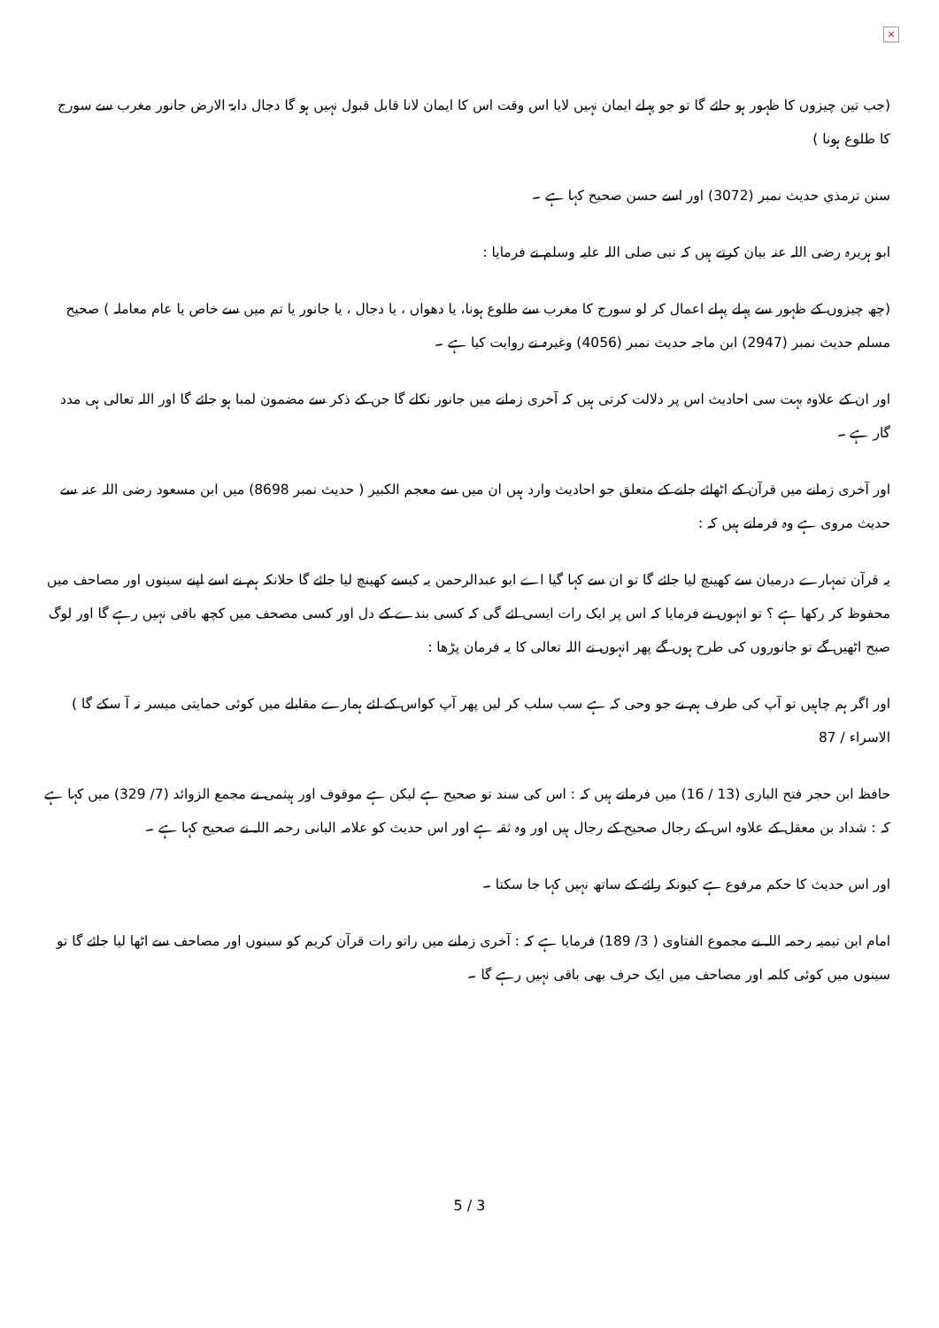×
(جب تین چیزوں کا ظہور ہو جائے گا تو جو پہلے ایمان نہیں لایا اس وقت اس کا ایمان لانا قابل قبول نہیں ہو گا دجال دابۃ الارض جانور مغرب سے سورج کا طلوع ہونا )
سنن ترمذي حديث نمبر (3072) اور اسے حسن صحیح کہا ہے ۔
ابو ہریرہ رضی اللہ عنہ بیان کرتے ہیں کہ نبی صلی اللہ علیہ وسلم نے فرمایا :
(چھ چیزوں کے ظہور سے پہلے پہلے اعمال کر لو سورج کا مغرب سے طلوع ہونا، یا دھواں ، یا دجال ، یا جانور یا تم میں سے خاص یا عام معاملہ ) صحیح مسلم حدیث نمبر (2947) ابن ماجہ حدیث نمبر (4056) وغیرہ نے روایت کیا ہے ۔
اور ان کے علاوہ بہت سی احادیث اس پر دلالت کرتی ہیں کہ آخری زمانے میں جانور نکلے گا جن کے ذکر سے مضمون لمبا ہو جائے گا اور اللہ تعالی ہی مدد گار ہے ۔
اور آخری زمانے میں قرآن کے اٹھائے جانے کے متعلق جو احادیث وارد ہیں ان میں سے معجم الکبیر ( حدیث نمبر 8698) میں ابن مسعود رضی اللہ عنہ سے حدیث مروی ہے وہ فرماتے ہیں کہ :
یہ قرآن تمہارے درمیان سے کھینچ لیا جائے گا تو ان سے کہا گیا اے ابو عبدالرحمن یہ کیسے کھینچ لیا جائے گا حلانکہ ہم نے اسے اپنے سینوں اور مصاحف میں محفوظ کر رکھا ہے ؟ تو انہوں نے فرمایا کہ اس پر ایک رات ایسی ائے گی کہ کسی بندے کے دل اور کسی مصحف میں کچھ باقی نہیں رہے گا اور لوگ صبح اٹھیں گے تو جانوروں کی طرح ہوں گے پھر انہوں نے اللہ تعالی کا یہ فرمان پڑھا :
اور اگر ہم چاہیں تو آپ کی طرف ہم نے جو وحی کہ ہے سب سلب کر لیں پھر آپ کواس کے لئے ہمارے مقابلے میں کوئی حمایتی میسر نہ آ سکے گا ) الاسراء / 87
حافظ ابن حجر فتح الباری (13 / 16) میں فرماتے ہیں کہ : اس کی سند تو صحیح ہے لیکن ہے موقوف اور ہیثمی نے مجمع الزوائد (7/ 329) میں کہا ہے کہ : شداد بن معقل کے علاوہ اس کے رجال صحیح کے رجال ہیں اور وہ ثقہ ہے اور اس حدیث کو علامہ البانی رحمہ اللہ نے صحیح کہا ہے ۔
اور اس حدیث کا حکم مرفوع ہے کیونکہ رائے کے ساتھ نہیں کہا جا سکتا ۔
امام ابن تیمیہ رحمہ اللہ نے مجموع الفتاوی ( 3/ 189) فرمایا ہے کہ : آخری زمانے میں راتو رات قرآن کریم کو سینوں اور مصاحف سے اٹھا لیا جائے گا تو سینوں میں کوئی کلمہ اور مصاحف میں ایک حرف بھی باقی نہیں رہے گا ۔
5 / 3